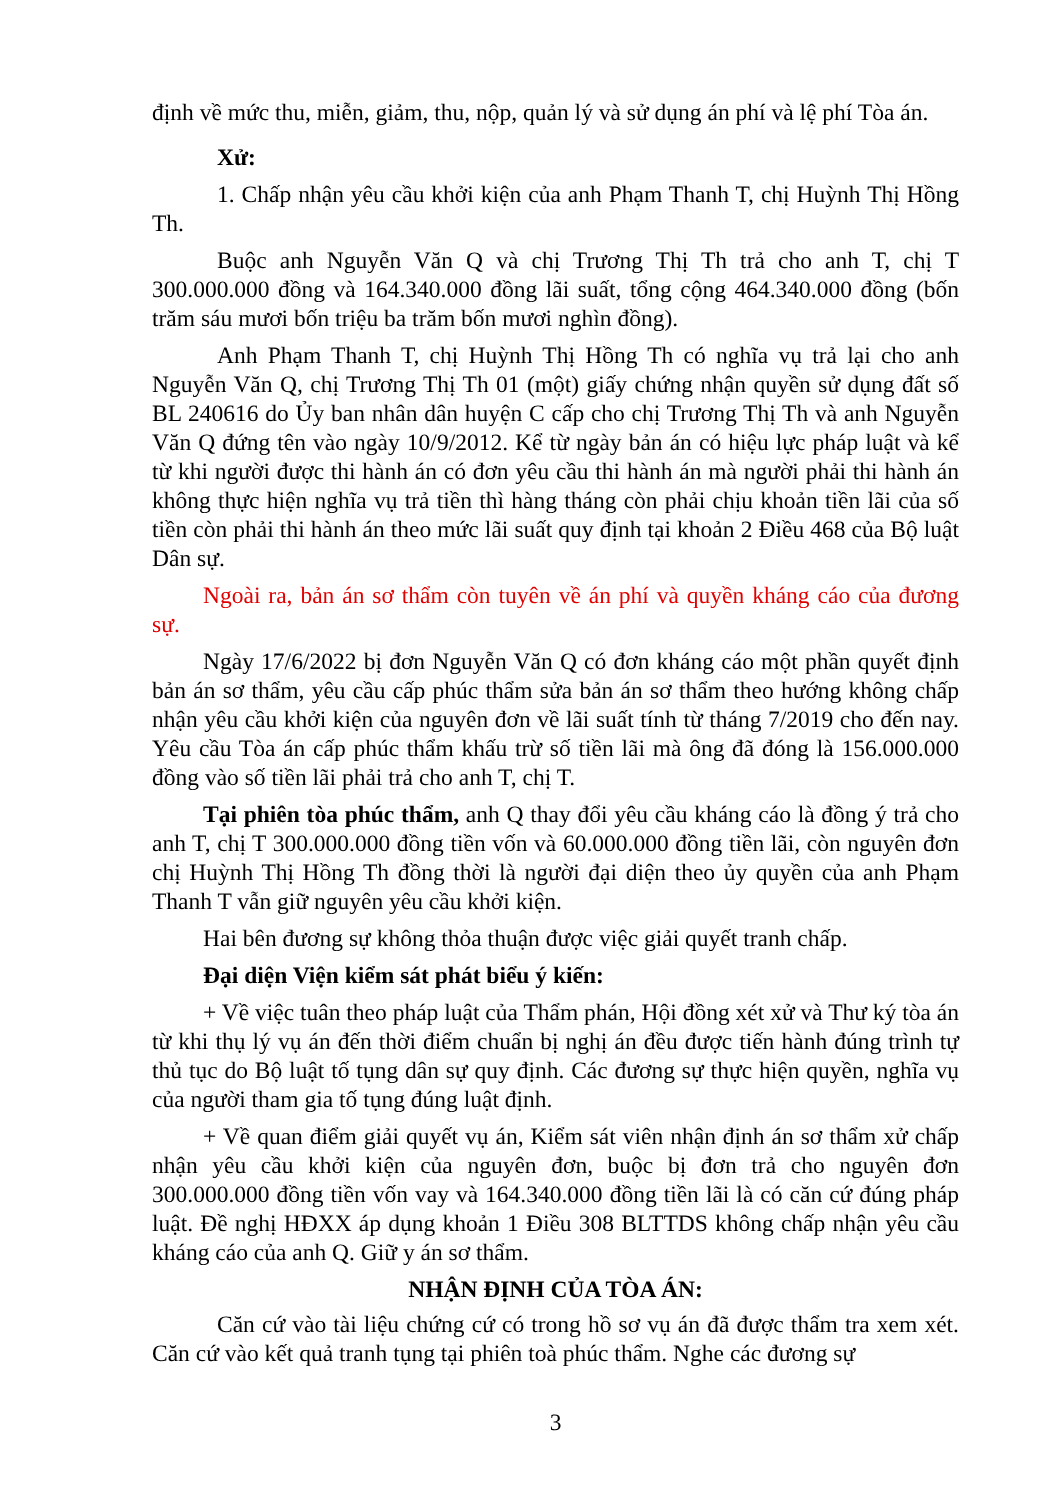định về mức thu, miễn, giảm, thu, nộp, quản lý và sử dụng án phí và lệ phí Tòa án.
Xử:
1. Chấp nhận yêu cầu khởi kiện của anh Phạm Thanh T, chị Huỳnh Thị Hồng Th.
Buộc anh Nguyễn Văn Q và chị Trương Thị Th trả cho anh T, chị T 300.000.000 đồng và 164.340.000 đồng lãi suất, tổng cộng 464.340.000 đồng (bốn trăm sáu mươi bốn triệu ba trăm bốn mươi nghìn đồng).
Anh Phạm Thanh T, chị Huỳnh Thị Hồng Th có nghĩa vụ trả lại cho anh Nguyễn Văn Q, chị Trương Thị Th 01 (một) giấy chứng nhận quyền sử dụng đất số BL 240616 do Ủy ban nhân dân huyện C cấp cho chị Trương Thị Th và anh Nguyễn Văn Q đứng tên vào ngày 10/9/2012. Kể từ ngày bản án có hiệu lực pháp luật và kể từ khi người được thi hành án có đơn yêu cầu thi hành án mà người phải thi hành án không thực hiện nghĩa vụ trả tiền thì hàng tháng còn phải chịu khoản tiền lãi của số tiền còn phải thi hành án theo mức lãi suất quy định tại khoản 2 Điều 468 của Bộ luật Dân sự.
Ngoài ra, bản án sơ thẩm còn tuyên về án phí và quyền kháng cáo của đương sự.
Ngày 17/6/2022 bị đơn Nguyễn Văn Q có đơn kháng cáo một phần quyết định bản án sơ thẩm, yêu cầu cấp phúc thẩm sửa bản án sơ thẩm theo hướng không chấp nhận yêu cầu khởi kiện của nguyên đơn về lãi suất tính từ tháng 7/2019 cho đến nay. Yêu cầu Tòa án cấp phúc thẩm khấu trừ số tiền lãi mà ông đã đóng là 156.000.000 đồng vào số tiền lãi phải trả cho anh T, chị T.
Tại phiên tòa phúc thẩm, anh Q thay đổi yêu cầu kháng cáo là đồng ý trả cho anh T, chị T 300.000.000 đồng tiền vốn và 60.000.000 đồng tiền lãi, còn nguyên đơn chị Huỳnh Thị Hồng Th đồng thời là người đại diện theo ủy quyền của anh Phạm Thanh T vẫn giữ nguyên yêu cầu khởi kiện.
Hai bên đương sự không thỏa thuận được việc giải quyết tranh chấp.
Đại diện Viện kiểm sát phát biểu ý kiến:
+ Về việc tuân theo pháp luật của Thẩm phán, Hội đồng xét xử và Thư ký tòa án từ khi thụ lý vụ án đến thời điểm chuẩn bị nghị án đều được tiến hành đúng trình tự thủ tục do Bộ luật tố tụng dân sự quy định. Các đương sự thực hiện quyền, nghĩa vụ của người tham gia tố tụng đúng luật định.
+ Về quan điểm giải quyết vụ án, Kiểm sát viên nhận định án sơ thẩm xử chấp nhận yêu cầu khởi kiện của nguyên đơn, buộc bị đơn trả cho nguyên đơn 300.000.000 đồng tiền vốn vay và 164.340.000 đồng tiền lãi là có căn cứ đúng pháp luật. Đề nghị HĐXX áp dụng khoản 1 Điều 308 BLTTDS không chấp nhận yêu cầu kháng cáo của anh Q. Giữ y án sơ thẩm.
NHẬN ĐỊNH CỦA TÒA ÁN:
Căn cứ vào tài liệu chứng cứ có trong hồ sơ vụ án đã được thẩm tra xem xét. Căn cứ vào kết quả tranh tụng tại phiên toà phúc thẩm. Nghe các đương sự
3